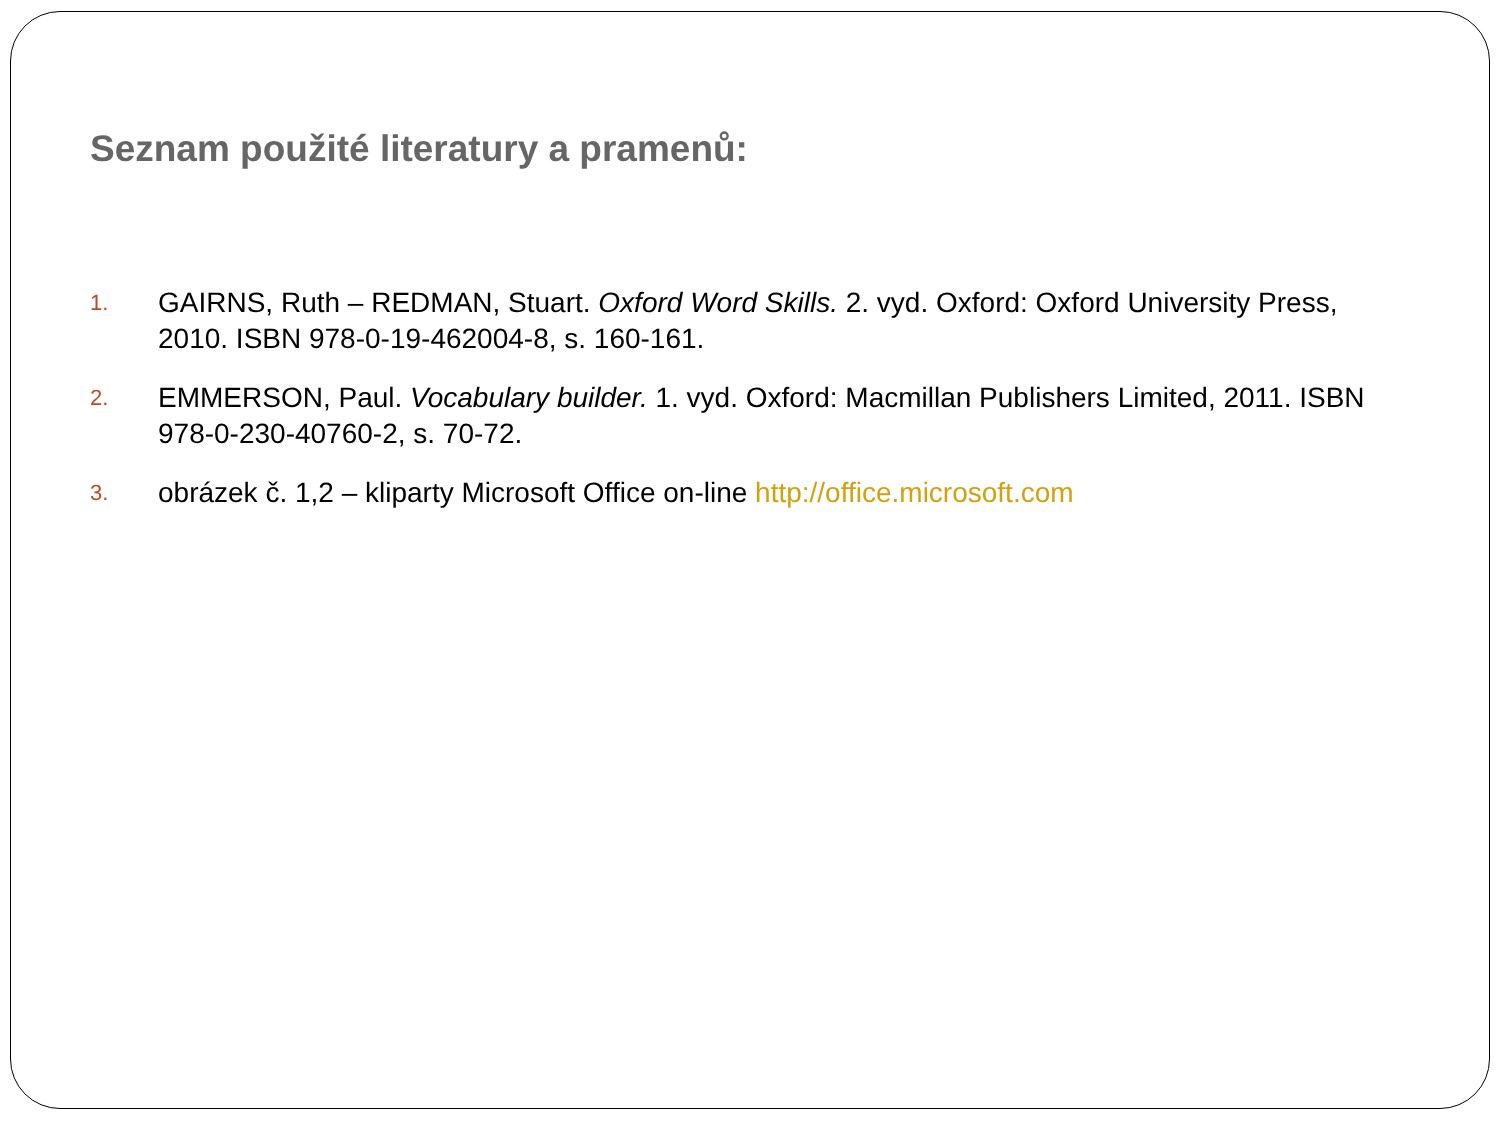Seznam použité literatury a pramenů:
1. GAIRNS, Ruth – REDMAN, Stuart. Oxford Word Skills. 2. vyd. Oxford: Oxford University Press, 2010. ISBN 978-0-19-462004-8, s. 160-161.
2. EMMERSON, Paul. Vocabulary builder. 1. vyd. Oxford: Macmillan Publishers Limited, 2011. ISBN 978-0-230-40760-2, s. 70-72.
3. obrázek č. 1,2 – kliparty Microsoft Office on-line http://office.microsoft.com